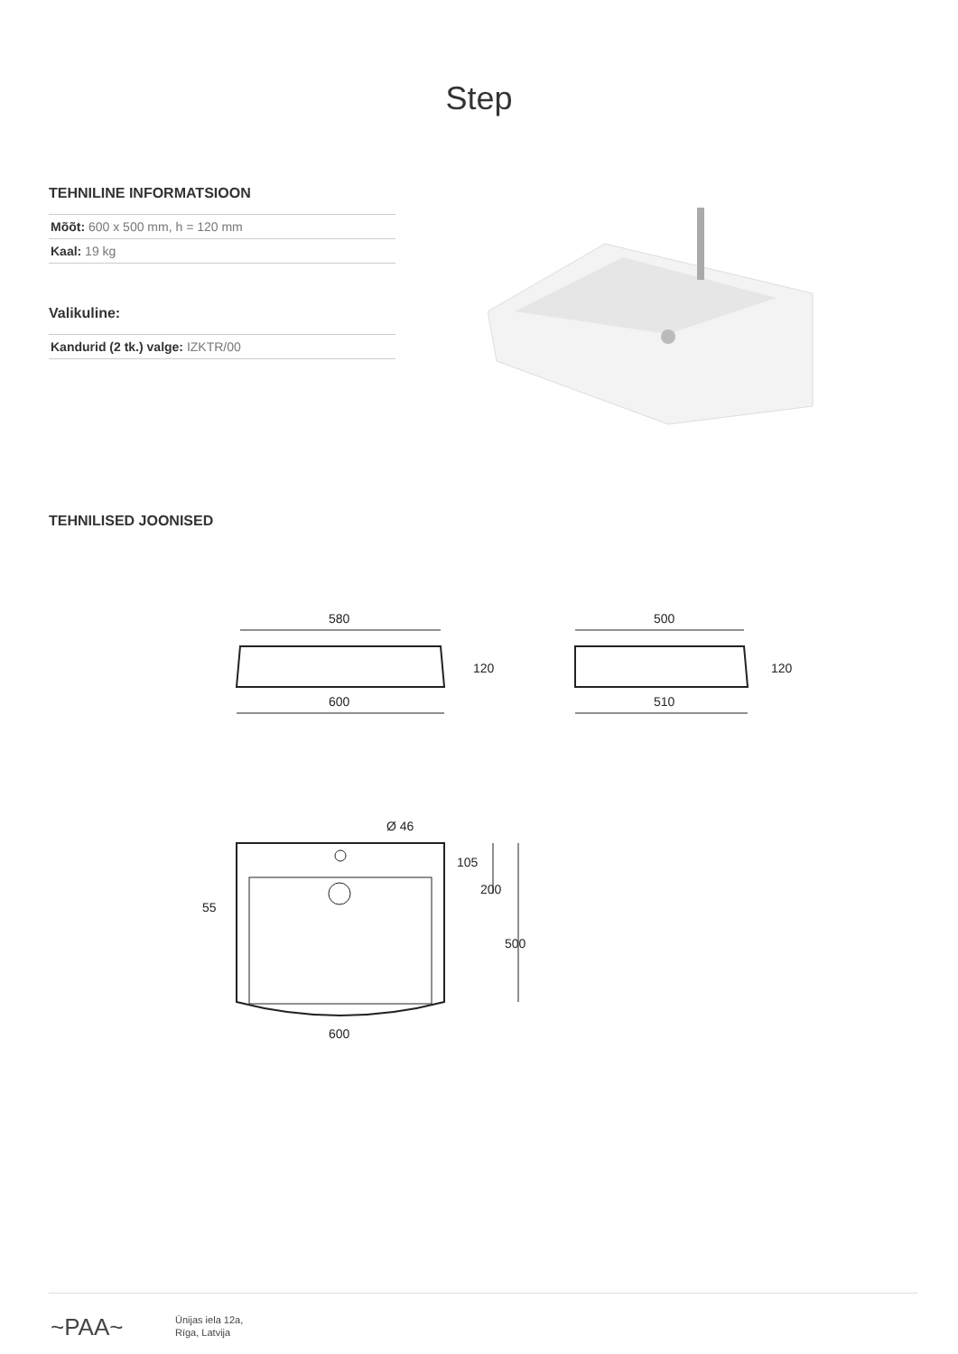Step
TEHNILINE INFORMATSIOON
Mõõt: 600 x 500 mm, h = 120 mm
Kaal: 19 kg
Valikuline:
Kandurid (2 tk.) valge: IZKTR/00
TEHNILISED JOONISED
580
600
500
510
120
120
Ø 46
105
200
500
55
600
~PAA~
Ūnijas iela 12a,
Rīga, Latvija